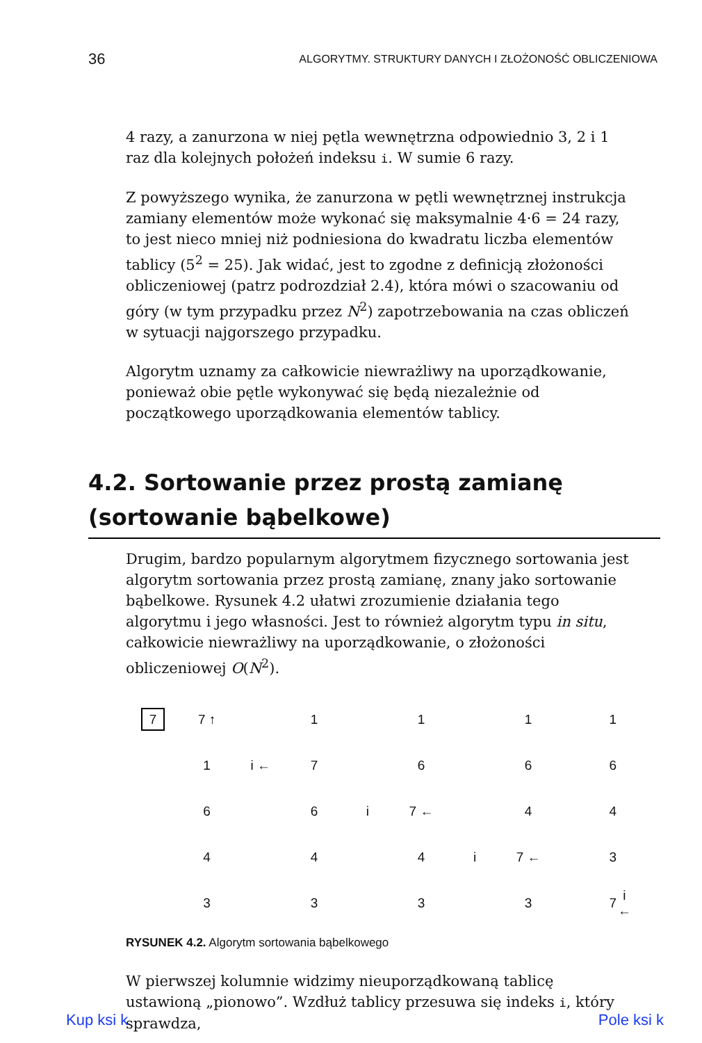36 ALGORYTMY. STRUKTURY DANYCH I ZŁOŻONOŚĆ OBLICZENIOWA
4 razy, a zanurzona w niej pętla wewnętrzna odpowiednio 3, 2 i 1 raz dla kolejnych położeń indeksu i. W sumie 6 razy.
Z powyższego wynika, że zanurzona w pętli wewnętrznej instrukcja zamiany elementów może wykonać się maksymalnie 4·6 = 24 razy, to jest nieco mniej niż podniesiona do kwadratu liczba elementów tablicy (5<sup>2</sup> = 25). Jak widać, jest to zgodne z definicją złożoności obliczeniowej (patrz podrozdział 2.4), która mówi o szacowaniu od góry (w tym przypadku przez N<sup>2</sup>) zapotrzebowania na czas obliczeń w sytuacji najgorszego przypadku.
Algorytm uznamy za całkowicie niewrażliwy na uporządkowanie, ponieważ obie pętle wykonywać się będą niezależnie od początkowego uporządkowania elementów tablicy.
4.2. Sortowanie przez prostą zamianę (sortowanie bąbelkowe)
Drugim, bardzo popularnym algorytmem fizycznego sortowania jest algorytm sortowania przez prostą zamianę, znany jako sortowanie bąbelkowe. Rysunek 4.2 ułatwi zrozumienie działania tego algorytmu i jego własności. Jest to również algorytm typu in situ, całkowicie niewrażliwy na uporządkowanie, o złożoności obliczeniowej O(N<sup>2</sup>).
| 7 | 7 ↑ | | 1 | | 1 | | 1 | | 1 | |
| | 1 | i ← | 7 | | 6 | | 6 | | 6 | |
| | 6 | | 6 | i | 7 ← | | 4 | | 4 | |
| | 4 | | 4 | | 4 | i | 7 ← | | 3 | |
| | 3 | | 3 | | 3 | | 3 | | 7 | i ← |
RYSUNEK 4.2. Algorytm sortowania bąbelkowego
W pierwszej kolumnie widzimy nieuporządkowaną tablicę ustawioną „pionowo”. Wzdłuż tablicy przesuwa się indeks i, który sprawdza,
Kup ksi k Pole ksi k